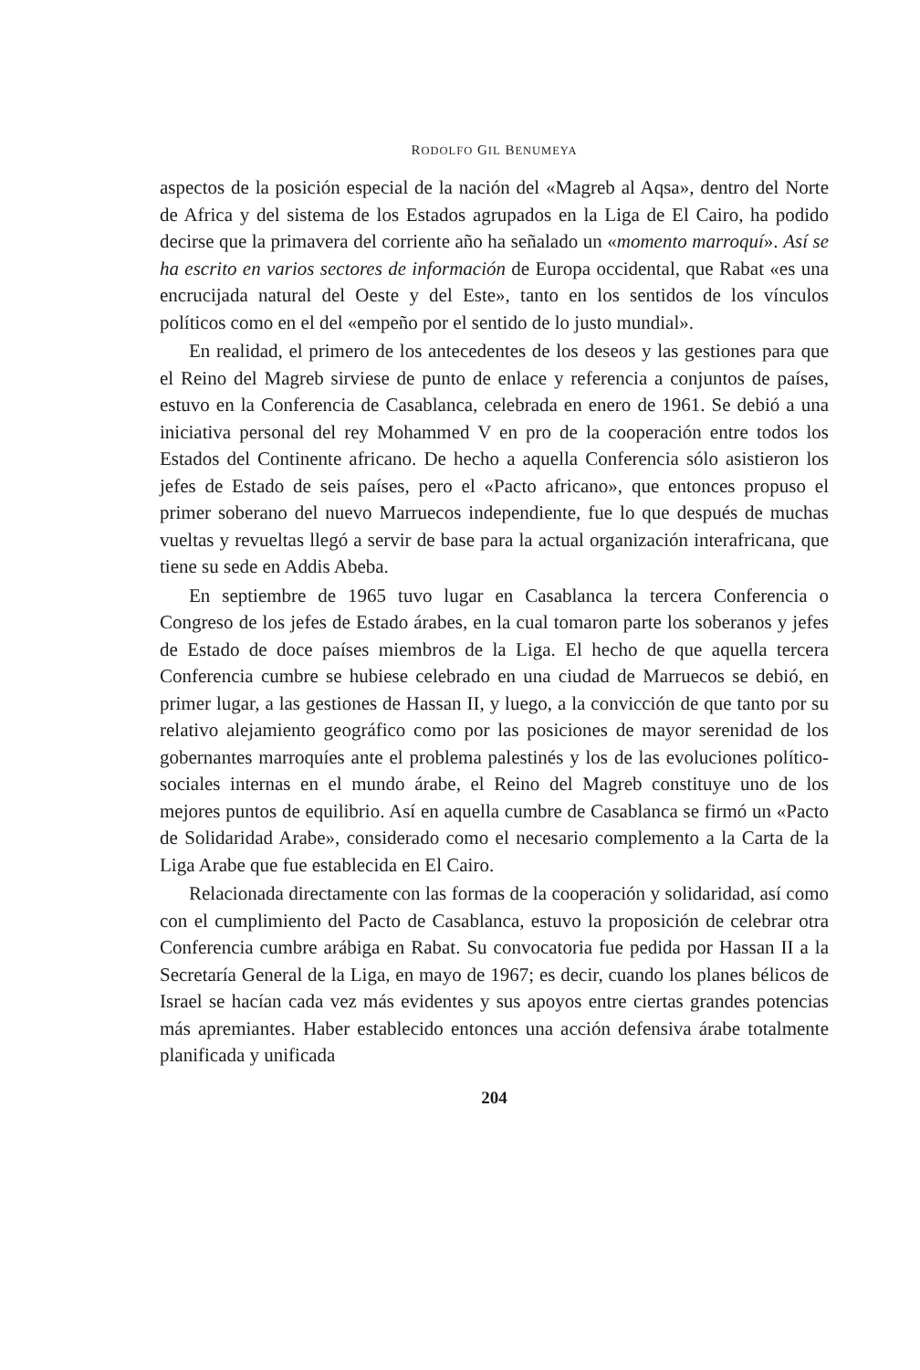RODOLFO GIL BENUMEYA
aspectos de la posición especial de la nación del «Magreb al Aqsa», dentro del Norte de Africa y del sistema de los Estados agrupados en la Liga de El Cairo, ha podido decirse que la primavera del corriente año ha señalado un «momento marroquí». Así se ha escrito en varios sectores de información de Europa occidental, que Rabat «es una encrucijada natural del Oeste y del Este», tanto en los sentidos de los vínculos políticos como en el del «empeño por el sentido de lo justo mundial».
En realidad, el primero de los antecedentes de los deseos y las gestiones para que el Reino del Magreb sirviese de punto de enlace y referencia a conjuntos de países, estuvo en la Conferencia de Casablanca, celebrada en enero de 1961. Se debió a una iniciativa personal del rey Mohammed V en pro de la cooperación entre todos los Estados del Continente africano. De hecho a aquella Conferencia sólo asistieron los jefes de Estado de seis países, pero el «Pacto africano», que entonces propuso el primer soberano del nuevo Marruecos independiente, fue lo que después de muchas vueltas y revueltas llegó a servir de base para la actual organización interafricana, que tiene su sede en Addis Abeba.
En septiembre de 1965 tuvo lugar en Casablanca la tercera Conferencia o Congreso de los jefes de Estado árabes, en la cual tomaron parte los soberanos y jefes de Estado de doce países miembros de la Liga. El hecho de que aquella tercera Conferencia cumbre se hubiese celebrado en una ciudad de Marruecos se debió, en primer lugar, a las gestiones de Hassan II, y luego, a la convicción de que tanto por su relativo alejamiento geográfico como por las posiciones de mayor serenidad de los gobernantes marroquíes ante el problema palestinés y los de las evoluciones político-sociales internas en el mundo árabe, el Reino del Magreb constituye uno de los mejores puntos de equilibrio. Así en aquella cumbre de Casablanca se firmó un «Pacto de Solidaridad Arabe», considerado como el necesario complemento a la Carta de la Liga Arabe que fue establecida en El Cairo.
Relacionada directamente con las formas de la cooperación y solidaridad, así como con el cumplimiento del Pacto de Casablanca, estuvo la proposición de celebrar otra Conferencia cumbre arábiga en Rabat. Su convocatoria fue pedida por Hassan II a la Secretaría General de la Liga, en mayo de 1967; es decir, cuando los planes bélicos de Israel se hacían cada vez más evidentes y sus apoyos entre ciertas grandes potencias más apremiantes. Haber establecido entonces una acción defensiva árabe totalmente planificada y unificada
204